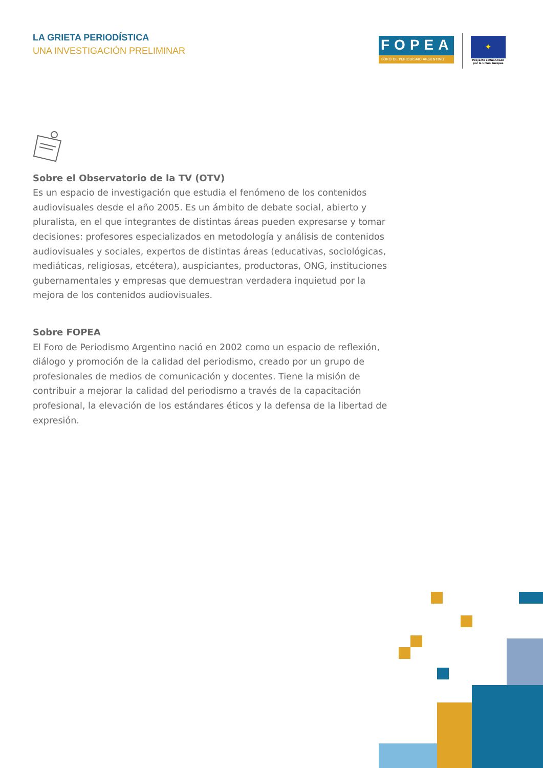LA GRIETA PERIODÍSTICA
UNA INVESTIGACIÓN PRELIMINAR
FOPEA
FORO DE PERIODISMO ARGENTINO
✦
Proyecto cofinanciado por la Unión Europea
Sobre el Observatorio de la TV (OTV)
Es un espacio de investigación que estudia el fenómeno de los contenidos audiovisuales desde el año 2005. Es un ámbito de debate social, abierto y pluralista, en el que integrantes de distintas áreas pueden expresarse y tomar decisiones: profesores especializados en metodología y análisis de contenidos audiovisuales y sociales, expertos de distintas áreas (educativas, sociológicas, mediáticas, religiosas, etcétera), auspiciantes, productoras, ONG, instituciones gubernamentales y empresas que demuestran verdadera inquietud por la mejora de los contenidos audiovisuales.
Sobre FOPEA
El Foro de Periodismo Argentino nació en 2002 como un espacio de reflexión, diálogo y promoción de la calidad del periodismo, creado por un grupo de profesionales de medios de comunicación y docentes. Tiene la misión de contribuir a mejorar la calidad del periodismo a través de la capacitación profesional, la elevación de los estándares éticos y la defensa de la libertad de expresión.